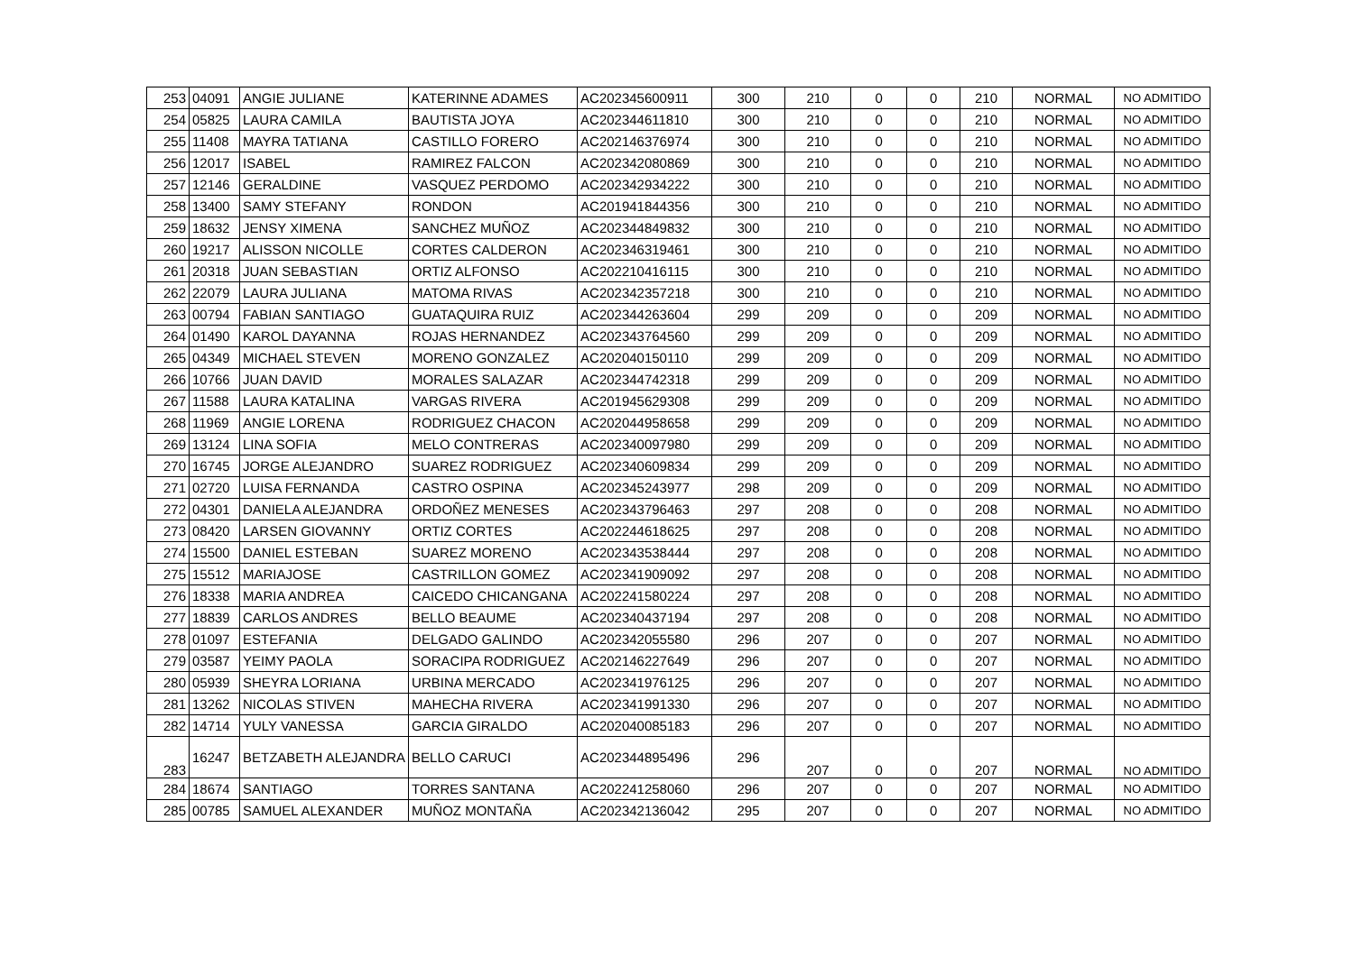| 253 | 04091 | ANGIE JULIANE | KATERINNE ADAMES | AC202345600911 | 300 | 210 | 0 | 0 | 210 | NORMAL | NO ADMITIDO |
| 254 | 05825 | LAURA CAMILA | BAUTISTA JOYA | AC202344611810 | 300 | 210 | 0 | 0 | 210 | NORMAL | NO ADMITIDO |
| 255 | 11408 | MAYRA TATIANA | CASTILLO FORERO | AC202146376974 | 300 | 210 | 0 | 0 | 210 | NORMAL | NO ADMITIDO |
| 256 | 12017 | ISABEL | RAMIREZ FALCON | AC202342080869 | 300 | 210 | 0 | 0 | 210 | NORMAL | NO ADMITIDO |
| 257 | 12146 | GERALDINE | VASQUEZ PERDOMO | AC202342934222 | 300 | 210 | 0 | 0 | 210 | NORMAL | NO ADMITIDO |
| 258 | 13400 | SAMY STEFANY | RONDON | AC201941844356 | 300 | 210 | 0 | 0 | 210 | NORMAL | NO ADMITIDO |
| 259 | 18632 | JENSY XIMENA | SANCHEZ MUÑOZ | AC202344849832 | 300 | 210 | 0 | 0 | 210 | NORMAL | NO ADMITIDO |
| 260 | 19217 | ALISSON NICOLLE | CORTES CALDERON | AC202346319461 | 300 | 210 | 0 | 0 | 210 | NORMAL | NO ADMITIDO |
| 261 | 20318 | JUAN SEBASTIAN | ORTIZ ALFONSO | AC202210416115 | 300 | 210 | 0 | 0 | 210 | NORMAL | NO ADMITIDO |
| 262 | 22079 | LAURA JULIANA | MATOMA RIVAS | AC202342357218 | 300 | 210 | 0 | 0 | 210 | NORMAL | NO ADMITIDO |
| 263 | 00794 | FABIAN SANTIAGO | GUATAQUIRA RUIZ | AC202344263604 | 299 | 209 | 0 | 0 | 209 | NORMAL | NO ADMITIDO |
| 264 | 01490 | KAROL DAYANNA | ROJAS HERNANDEZ | AC202343764560 | 299 | 209 | 0 | 0 | 209 | NORMAL | NO ADMITIDO |
| 265 | 04349 | MICHAEL STEVEN | MORENO GONZALEZ | AC202040150110 | 299 | 209 | 0 | 0 | 209 | NORMAL | NO ADMITIDO |
| 266 | 10766 | JUAN DAVID | MORALES SALAZAR | AC202344742318 | 299 | 209 | 0 | 0 | 209 | NORMAL | NO ADMITIDO |
| 267 | 11588 | LAURA KATALINA | VARGAS RIVERA | AC201945629308 | 299 | 209 | 0 | 0 | 209 | NORMAL | NO ADMITIDO |
| 268 | 11969 | ANGIE LORENA | RODRIGUEZ CHACON | AC202044958658 | 299 | 209 | 0 | 0 | 209 | NORMAL | NO ADMITIDO |
| 269 | 13124 | LINA SOFIA | MELO CONTRERAS | AC202340097980 | 299 | 209 | 0 | 0 | 209 | NORMAL | NO ADMITIDO |
| 270 | 16745 | JORGE ALEJANDRO | SUAREZ RODRIGUEZ | AC202340609834 | 299 | 209 | 0 | 0 | 209 | NORMAL | NO ADMITIDO |
| 271 | 02720 | LUISA FERNANDA | CASTRO OSPINA | AC202345243977 | 298 | 209 | 0 | 0 | 209 | NORMAL | NO ADMITIDO |
| 272 | 04301 | DANIELA ALEJANDRA | ORDOÑEZ MENESES | AC202343796463 | 297 | 208 | 0 | 0 | 208 | NORMAL | NO ADMITIDO |
| 273 | 08420 | LARSEN GIOVANNY | ORTIZ CORTES | AC202244618625 | 297 | 208 | 0 | 0 | 208 | NORMAL | NO ADMITIDO |
| 274 | 15500 | DANIEL ESTEBAN | SUAREZ MORENO | AC202343538444 | 297 | 208 | 0 | 0 | 208 | NORMAL | NO ADMITIDO |
| 275 | 15512 | MARIAJOSE | CASTRILLON GOMEZ | AC202341909092 | 297 | 208 | 0 | 0 | 208 | NORMAL | NO ADMITIDO |
| 276 | 18338 | MARIA ANDREA | CAICEDO CHICANGANA | AC202241580224 | 297 | 208 | 0 | 0 | 208 | NORMAL | NO ADMITIDO |
| 277 | 18839 | CARLOS ANDRES | BELLO BEAUME | AC202340437194 | 297 | 208 | 0 | 0 | 208 | NORMAL | NO ADMITIDO |
| 278 | 01097 | ESTEFANIA | DELGADO GALINDO | AC202342055580 | 296 | 207 | 0 | 0 | 207 | NORMAL | NO ADMITIDO |
| 279 | 03587 | YEIMY PAOLA | SORACIPA RODRIGUEZ | AC202146227649 | 296 | 207 | 0 | 0 | 207 | NORMAL | NO ADMITIDO |
| 280 | 05939 | SHEYRA LORIANA | URBINA MERCADO | AC202341976125 | 296 | 207 | 0 | 0 | 207 | NORMAL | NO ADMITIDO |
| 281 | 13262 | NICOLAS STIVEN | MAHECHA RIVERA | AC202341991330 | 296 | 207 | 0 | 0 | 207 | NORMAL | NO ADMITIDO |
| 282 | 14714 | YULY VANESSA | GARCIA GIRALDO | AC202040085183 | 296 | 207 | 0 | 0 | 207 | NORMAL | NO ADMITIDO |
| 283 | 16247 | BETZABETH ALEJANDRA | BELLO CARUCI | AC202344895496 | 296 | 207 | 0 | 0 | 207 | NORMAL | NO ADMITIDO |
| 284 | 18674 | SANTIAGO | TORRES SANTANA | AC202241258060 | 296 | 207 | 0 | 0 | 207 | NORMAL | NO ADMITIDO |
| 285 | 00785 | SAMUEL ALEXANDER | MUÑOZ MONTAÑA | AC202342136042 | 295 | 207 | 0 | 0 | 207 | NORMAL | NO ADMITIDO |